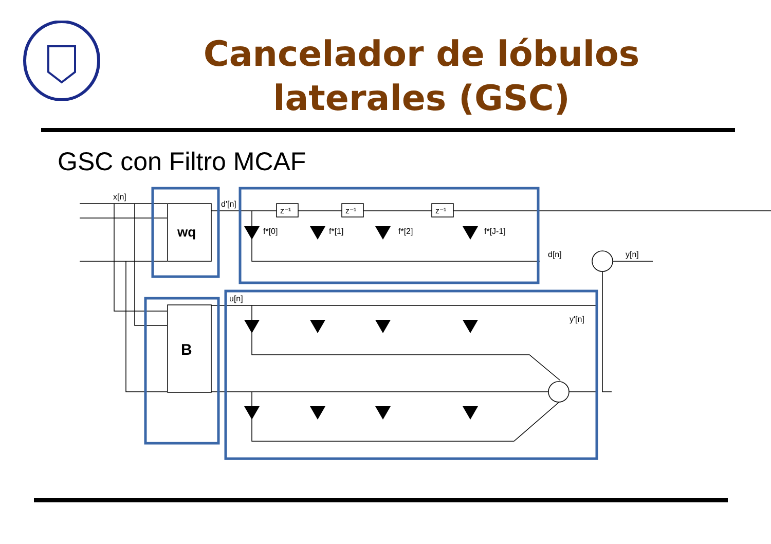Cancelador de lóbulos laterales (GSC)
GSC con Filtro MCAF
x[n]
d'[n]
wq
B
f*[0]
f*[1]
f*[2]
f*[J-1]
d[n]
y[n]
u[n]
y'[n]
z⁻¹
z⁻¹
z⁻¹